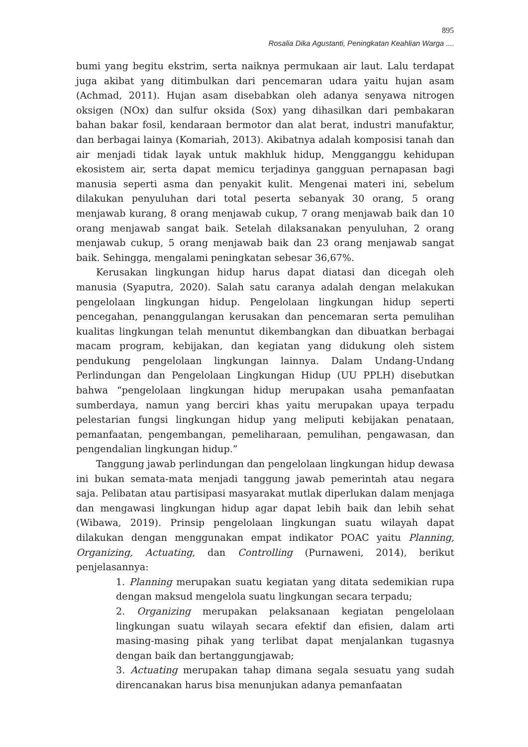895
Rosalia Dika Agustanti, Peningkatan Keahlian Warga ....
bumi yang begitu ekstrim, serta naiknya permukaan air laut. Lalu terdapat juga akibat yang ditimbulkan dari pencemaran udara yaitu hujan asam (Achmad, 2011). Hujan asam disebabkan oleh adanya senyawa nitrogen oksigen (NOx) dan sulfur oksida (Sox) yang dihasilkan dari pembakaran bahan bakar fosil, kendaraan bermotor dan alat berat, industri manufaktur, dan berbagai lainya (Komariah, 2013). Akibatnya adalah komposisi tanah dan air menjadi tidak layak untuk makhluk hidup, Mengganggu kehidupan ekosistem air, serta dapat memicu terjadinya gangguan pernapasan bagi manusia seperti asma dan penyakit kulit. Mengenai materi ini, sebelum dilakukan penyuluhan dari total peserta sebanyak 30 orang, 5 orang menjawab kurang, 8 orang menjawab cukup, 7 orang menjawab baik dan 10 orang menjawab sangat baik. Setelah dilaksanakan penyuluhan, 2 orang menjawab cukup, 5 orang menjawab baik dan 23 orang menjawab sangat baik. Sehingga, mengalami peningkatan sebesar 36,67%.
Kerusakan lingkungan hidup harus dapat diatasi dan dicegah oleh manusia (Syaputra, 2020). Salah satu caranya adalah dengan melakukan pengelolaan lingkungan hidup. Pengelolaan lingkungan hidup seperti pencegahan, penanggulangan kerusakan dan pencemaran serta pemulihan kualitas lingkungan telah menuntut dikembangkan dan dibuatkan berbagai macam program, kebijakan, dan kegiatan yang didukung oleh sistem pendukung pengelolaan lingkungan lainnya. Dalam Undang-Undang Perlindungan dan Pengelolaan Lingkungan Hidup (UU PPLH) disebutkan bahwa “pengelolaan lingkungan hidup merupakan usaha pemanfaatan sumberdaya, namun yang berciri khas yaitu merupakan upaya terpadu pelestarian fungsi lingkungan hidup yang meliputi kebijakan penataan, pemanfaatan, pengembangan, pemeliharaan, pemulihan, pengawasan, dan pengendalian lingkungan hidup.”
Tanggung jawab perlindungan dan pengelolaan lingkungan hidup dewasa ini bukan semata-mata menjadi tanggung jawab pemerintah atau negara saja. Pelibatan atau partisipasi masyarakat mutlak diperlukan dalam menjaga dan mengawasi lingkungan hidup agar dapat lebih baik dan lebih sehat (Wibawa, 2019). Prinsip pengelolaan lingkungan suatu wilayah dapat dilakukan dengan menggunakan empat indikator POAC yaitu Planning, Organizing, Actuating, dan Controlling (Purnaweni, 2014), berikut penjelasannya:
1. Planning merupakan suatu kegiatan yang ditata sedemikian rupa dengan maksud mengelola suatu lingkungan secara terpadu;
2. Organizing merupakan pelaksanaan kegiatan pengelolaan lingkungan suatu wilayah secara efektif dan efisien, dalam arti masing-masing pihak yang terlibat dapat menjalankan tugasnya dengan baik dan bertanggungjawab;
3. Actuating merupakan tahap dimana segala sesuatu yang sudah direncanakan harus bisa menunjukan adanya pemanfaatan